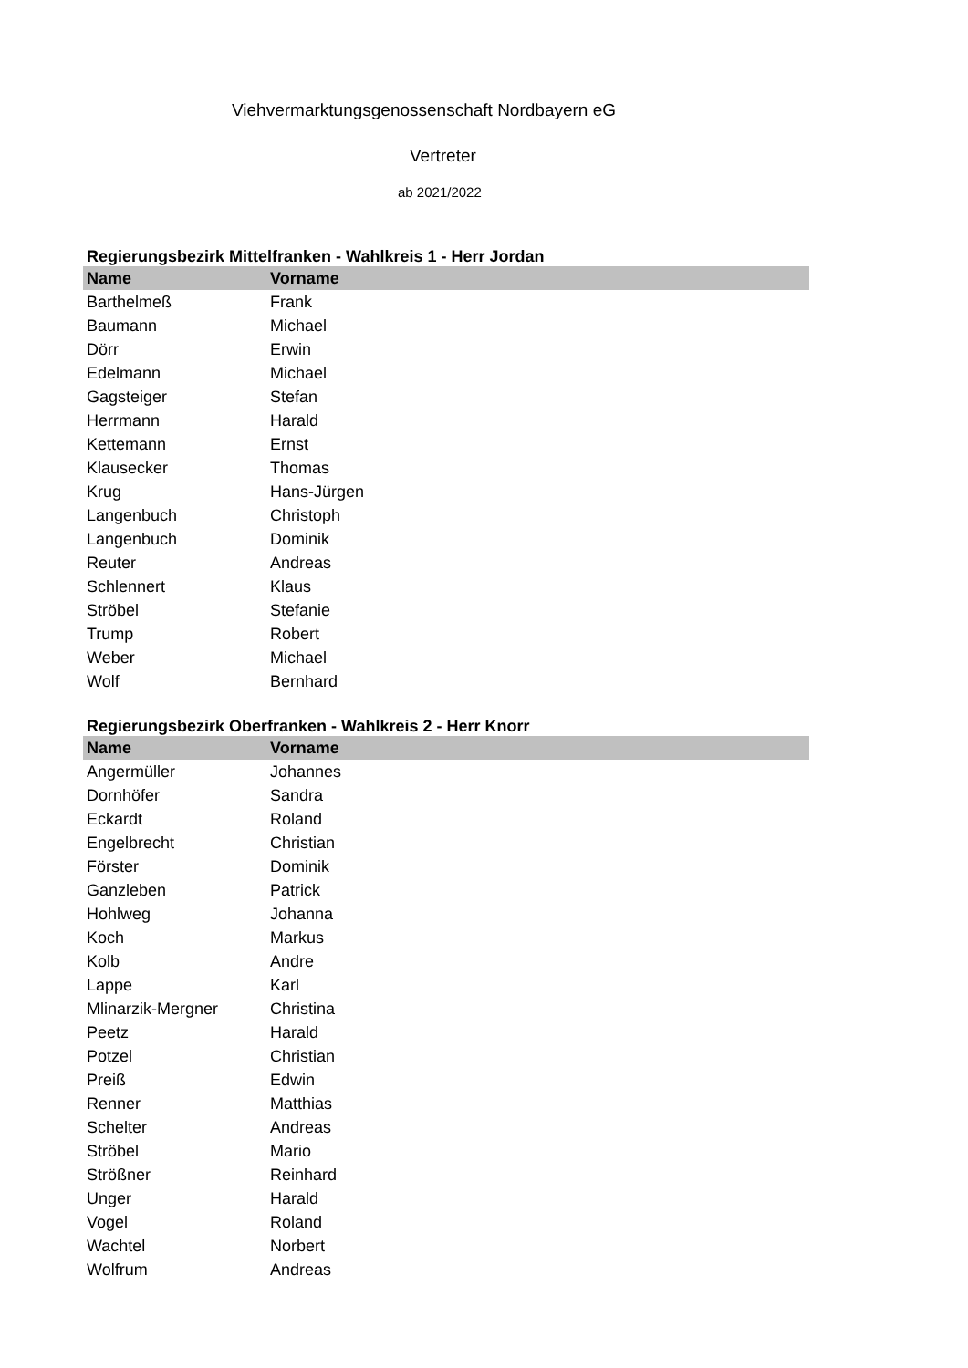Viehvermarktungsgenossenschaft Nordbayern eG
Vertreter
ab 2021/2022
Regierungsbezirk Mittelfranken - Wahlkreis 1 - Herr Jordan
| Name | Vorname |
| --- | --- |
| Barthelmeß | Frank |
| Baumann | Michael |
| Dörr | Erwin |
| Edelmann | Michael |
| Gagsteiger | Stefan |
| Herrmann | Harald |
| Kettemann | Ernst |
| Klausecker | Thomas |
| Krug | Hans-Jürgen |
| Langenbuch | Christoph |
| Langenbuch | Dominik |
| Reuter | Andreas |
| Schlennert | Klaus |
| Ströbel | Stefanie |
| Trump | Robert |
| Weber | Michael |
| Wolf | Bernhard |
Regierungsbezirk Oberfranken - Wahlkreis 2 - Herr Knorr
| Name | Vorname |
| --- | --- |
| Angermüller | Johannes |
| Dornhöfer | Sandra |
| Eckardt | Roland |
| Engelbrecht | Christian |
| Förster | Dominik |
| Ganzleben | Patrick |
| Hohlweg | Johanna |
| Koch | Markus |
| Kolb | Andre |
| Lappe | Karl |
| Mlinarzik-Mergner | Christina |
| Peetz | Harald |
| Potzel | Christian |
| Preiß | Edwin |
| Renner | Matthias |
| Schelter | Andreas |
| Ströbel | Mario |
| Strößner | Reinhard |
| Unger | Harald |
| Vogel | Roland |
| Wachtel | Norbert |
| Wolfrum | Andreas |